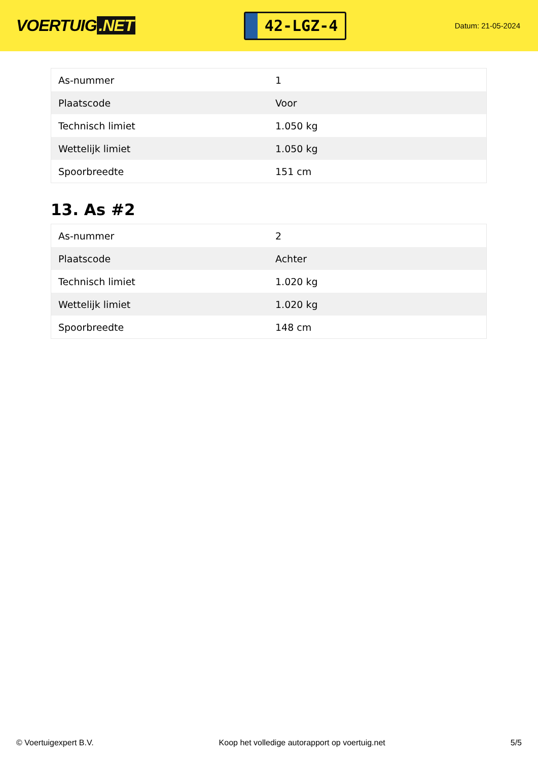VOERTUIG.NET
42-LGZ-4
Datum: 21-05-2024
| As-nummer | 1 |
| Plaatscode | Voor |
| Technisch limiet | 1.050 kg |
| Wettelijk limiet | 1.050 kg |
| Spoorbreedte | 151 cm |
13. As #2
| As-nummer | 2 |
| Plaatscode | Achter |
| Technisch limiet | 1.020 kg |
| Wettelijk limiet | 1.020 kg |
| Spoorbreedte | 148 cm |
© Voertuigexpert B.V. Koop het volledige autorapport op voertuig.net 5/5